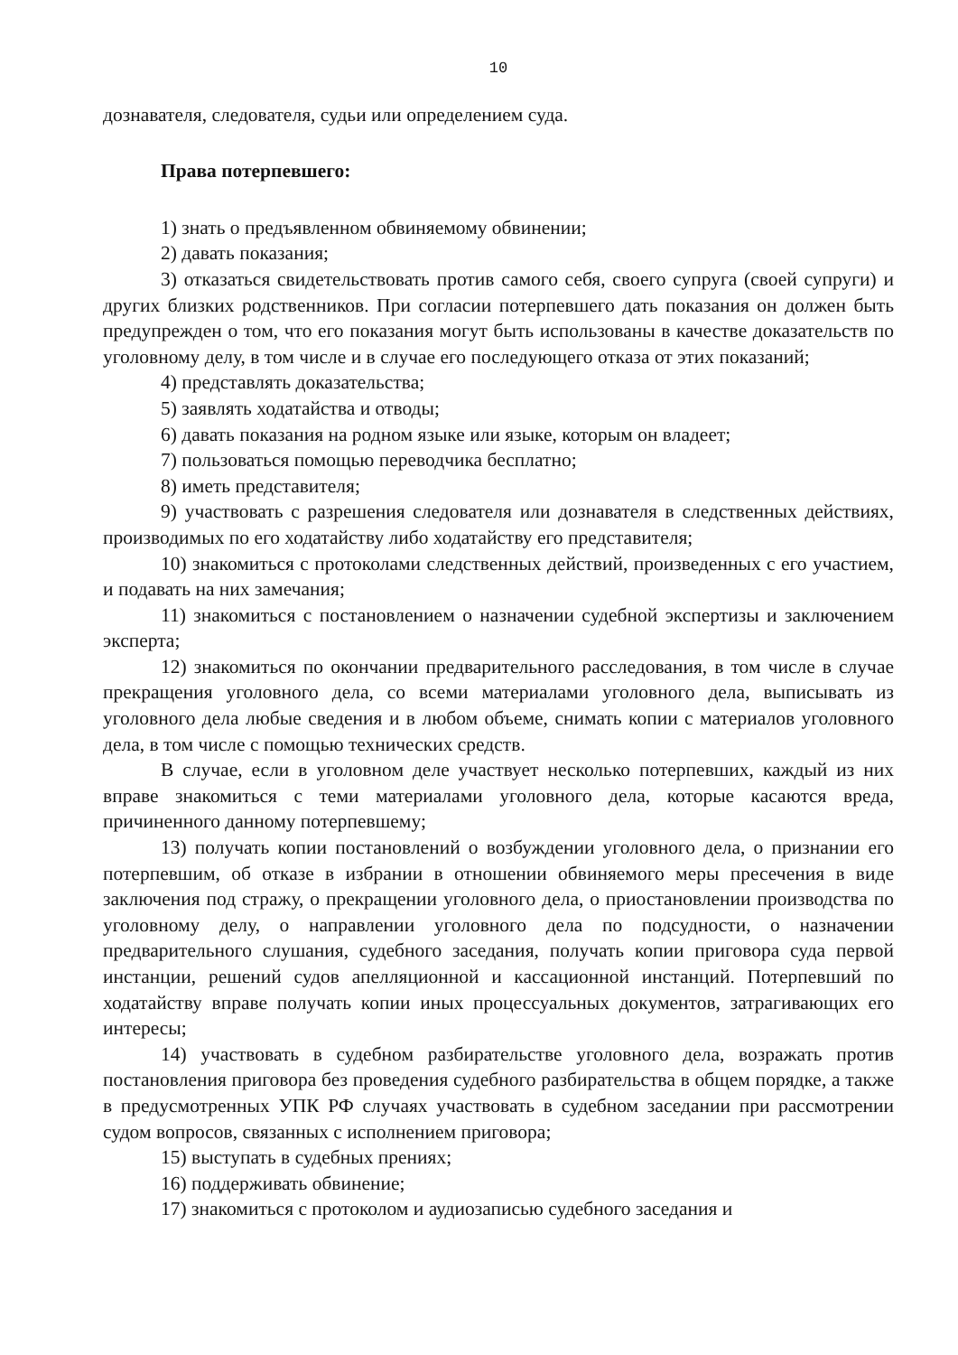10
дознавателя, следователя, судьи или определением суда.
Права потерпевшего:
1) знать о предъявленном обвиняемому обвинении;
2) давать показания;
3) отказаться свидетельствовать против самого себя, своего супруга (своей супруги) и других близких родственников. При согласии потерпевшего дать показания он должен быть предупрежден о том, что его показания могут быть использованы в качестве доказательств по уголовному делу, в том числе и в случае его последующего отказа от этих показаний;
4) представлять доказательства;
5) заявлять ходатайства и отводы;
6) давать показания на родном языке или языке, которым он владеет;
7) пользоваться помощью переводчика бесплатно;
8) иметь представителя;
9) участвовать с разрешения следователя или дознавателя в следственных действиях, производимых по его ходатайству либо ходатайству его представителя;
10) знакомиться с протоколами следственных действий, произведенных с его участием, и подавать на них замечания;
11) знакомиться с постановлением о назначении судебной экспертизы и заключением эксперта;
12) знакомиться по окончании предварительного расследования, в том числе в случае прекращения уголовного дела, со всеми материалами уголовного дела, выписывать из уголовного дела любые сведения и в любом объеме, снимать копии с материалов уголовного дела, в том числе с помощью технических средств.
В случае, если в уголовном деле участвует несколько потерпевших, каждый из них вправе знакомиться с теми материалами уголовного дела, которые касаются вреда, причиненного данному потерпевшему;
13) получать копии постановлений о возбуждении уголовного дела, о признании его потерпевшим, об отказе в избрании в отношении обвиняемого меры пресечения в виде заключения под стражу, о прекращении уголовного дела, о приостановлении производства по уголовному делу, о направлении уголовного дела по подсудности, о назначении предварительного слушания, судебного заседания, получать копии приговора суда первой инстанции, решений судов апелляционной и кассационной инстанций. Потерпевший по ходатайству вправе получать копии иных процессуальных документов, затрагивающих его интересы;
14) участвовать в судебном разбирательстве уголовного дела, возражать против постановления приговора без проведения судебного разбирательства в общем порядке, а также в предусмотренных УПК РФ случаях участвовать в судебном заседании при рассмотрении судом вопросов, связанных с исполнением приговора;
15) выступать в судебных прениях;
16) поддерживать обвинение;
17) знакомиться с протоколом и аудиозаписью судебного заседания и